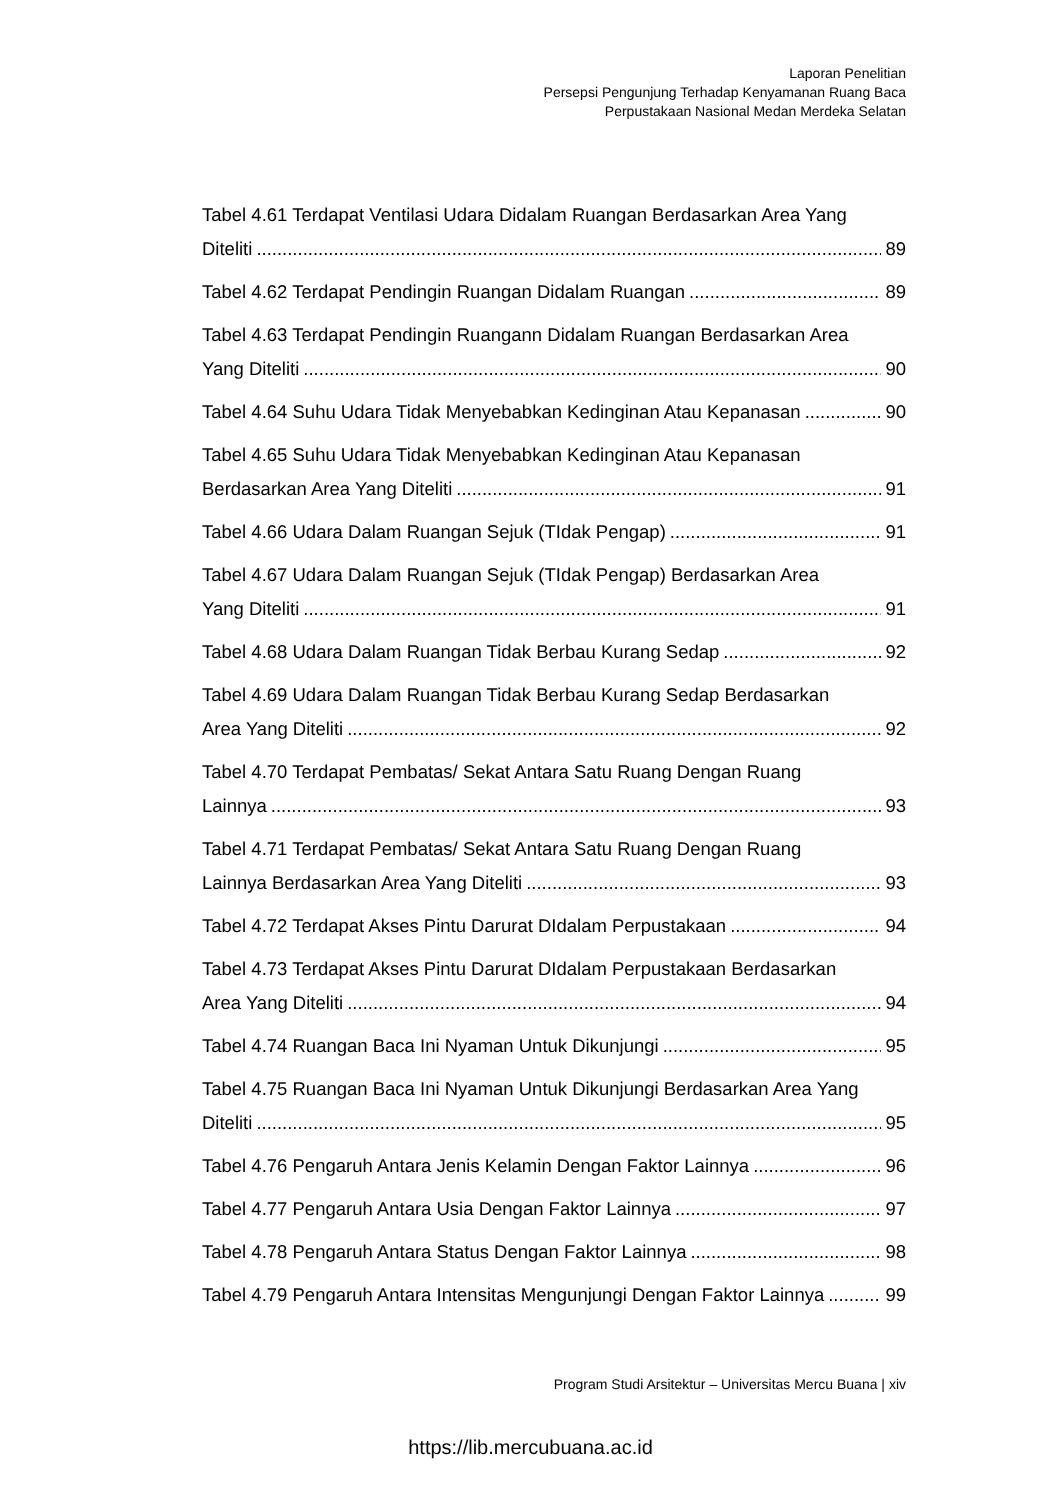Laporan Penelitian
Persepsi Pengunjung Terhadap Kenyamanan Ruang Baca
Perpustakaan Nasional Medan Merdeka Selatan
Tabel 4.61 Terdapat Ventilasi Udara Didalam Ruangan Berdasarkan Area Yang
Diteliti 89
Tabel 4.62 Terdapat Pendingin Ruangan Didalam Ruangan 89
Tabel 4.63 Terdapat Pendingin Ruangann Didalam Ruangan Berdasarkan Area
Yang Diteliti 90
Tabel 4.64 Suhu Udara Tidak Menyebabkan Kedinginan Atau Kepanasan 90
Tabel 4.65 Suhu Udara Tidak Menyebabkan Kedinginan Atau Kepanasan
Berdasarkan Area Yang Diteliti 91
Tabel 4.66 Udara Dalam Ruangan Sejuk (TIdak Pengap) 91
Tabel 4.67 Udara Dalam Ruangan Sejuk (TIdak Pengap) Berdasarkan Area
Yang Diteliti 91
Tabel 4.68 Udara Dalam Ruangan Tidak Berbau Kurang Sedap 92
Tabel 4.69 Udara Dalam Ruangan Tidak Berbau Kurang Sedap Berdasarkan
Area Yang Diteliti 92
Tabel 4.70 Terdapat Pembatas/ Sekat Antara Satu Ruang Dengan Ruang
Lainnya 93
Tabel 4.71 Terdapat Pembatas/ Sekat Antara Satu Ruang Dengan Ruang
Lainnya Berdasarkan Area Yang Diteliti 93
Tabel 4.72 Terdapat Akses Pintu Darurat DIdalam Perpustakaan 94
Tabel 4.73 Terdapat Akses Pintu Darurat DIdalam Perpustakaan Berdasarkan
Area Yang Diteliti 94
Tabel 4.74 Ruangan Baca Ini Nyaman Untuk Dikunjungi 95
Tabel 4.75 Ruangan Baca Ini Nyaman Untuk Dikunjungi Berdasarkan Area Yang
Diteliti 95
Tabel 4.76 Pengaruh Antara Jenis Kelamin Dengan Faktor Lainnya 96
Tabel 4.77 Pengaruh Antara Usia Dengan Faktor Lainnya 97
Tabel 4.78 Pengaruh Antara Status Dengan Faktor Lainnya 98
Tabel 4.79 Pengaruh Antara Intensitas Mengunjungi Dengan Faktor Lainnya 99
Program Studi Arsitektur – Universitas Mercu Buana | xiv
https://lib.mercubuana.ac.id